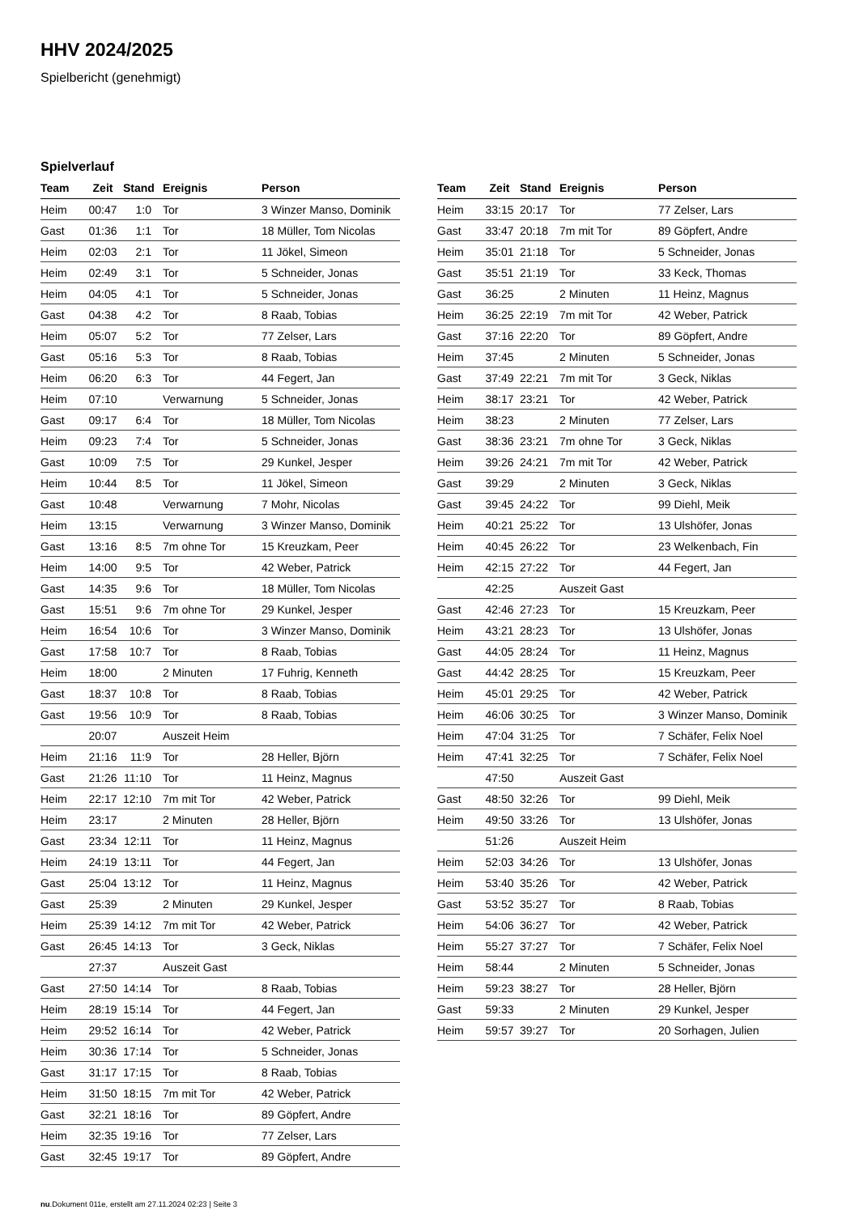HHV 2024/2025
Spielbericht (genehmigt)
Spielverlauf
| Team | Zeit | Stand | Ereignis | Person |
| --- | --- | --- | --- | --- |
| Heim | 00:47 | 1:0 | Tor | 3 Winzer Manso, Dominik |
| Gast | 01:36 | 1:1 | Tor | 18 Müller, Tom Nicolas |
| Heim | 02:03 | 2:1 | Tor | 11 Jökel, Simeon |
| Heim | 02:49 | 3:1 | Tor | 5 Schneider, Jonas |
| Heim | 04:05 | 4:1 | Tor | 5 Schneider, Jonas |
| Gast | 04:38 | 4:2 | Tor | 8 Raab, Tobias |
| Heim | 05:07 | 5:2 | Tor | 77 Zelser, Lars |
| Gast | 05:16 | 5:3 | Tor | 8 Raab, Tobias |
| Heim | 06:20 | 6:3 | Tor | 44 Fegert, Jan |
| Heim | 07:10 | | Verwarnung | 5 Schneider, Jonas |
| Gast | 09:17 | 6:4 | Tor | 18 Müller, Tom Nicolas |
| Heim | 09:23 | 7:4 | Tor | 5 Schneider, Jonas |
| Gast | 10:09 | 7:5 | Tor | 29 Kunkel, Jesper |
| Heim | 10:44 | 8:5 | Tor | 11 Jökel, Simeon |
| Gast | 10:48 | | Verwarnung | 7 Mohr, Nicolas |
| Heim | 13:15 | | Verwarnung | 3 Winzer Manso, Dominik |
| Gast | 13:16 | 8:5 | 7m ohne Tor | 15 Kreuzkam, Peer |
| Heim | 14:00 | 9:5 | Tor | 42 Weber, Patrick |
| Gast | 14:35 | 9:6 | Tor | 18 Müller, Tom Nicolas |
| Gast | 15:51 | 9:6 | 7m ohne Tor | 29 Kunkel, Jesper |
| Heim | 16:54 | 10:6 | Tor | 3 Winzer Manso, Dominik |
| Gast | 17:58 | 10:7 | Tor | 8 Raab, Tobias |
| Heim | 18:00 | | 2 Minuten | 17 Fuhrig, Kenneth |
| Gast | 18:37 | 10:8 | Tor | 8 Raab, Tobias |
| Gast | 19:56 | 10:9 | Tor | 8 Raab, Tobias |
| | 20:07 | | Auszeit Heim | |
| Heim | 21:16 | 11:9 | Tor | 28 Heller, Björn |
| Gast | 21:26 | 11:10 | Tor | 11 Heinz, Magnus |
| Heim | 22:17 | 12:10 | 7m mit Tor | 42 Weber, Patrick |
| Heim | 23:17 | | 2 Minuten | 28 Heller, Björn |
| Gast | 23:34 | 12:11 | Tor | 11 Heinz, Magnus |
| Heim | 24:19 | 13:11 | Tor | 44 Fegert, Jan |
| Gast | 25:04 | 13:12 | Tor | 11 Heinz, Magnus |
| Gast | 25:39 | | 2 Minuten | 29 Kunkel, Jesper |
| Heim | 25:39 | 14:12 | 7m mit Tor | 42 Weber, Patrick |
| Gast | 26:45 | 14:13 | Tor | 3 Geck, Niklas |
| | 27:37 | | Auszeit Gast | |
| Gast | 27:50 | 14:14 | Tor | 8 Raab, Tobias |
| Heim | 28:19 | 15:14 | Tor | 44 Fegert, Jan |
| Heim | 29:52 | 16:14 | Tor | 42 Weber, Patrick |
| Heim | 30:36 | 17:14 | Tor | 5 Schneider, Jonas |
| Gast | 31:17 | 17:15 | Tor | 8 Raab, Tobias |
| Heim | 31:50 | 18:15 | 7m mit Tor | 42 Weber, Patrick |
| Gast | 32:21 | 18:16 | Tor | 89 Göpfert, Andre |
| Heim | 32:35 | 19:16 | Tor | 77 Zelser, Lars |
| Gast | 32:45 | 19:17 | Tor | 89 Göpfert, Andre |
| Team | Zeit | Stand | Ereignis | Person |
| --- | --- | --- | --- | --- |
| Heim | 33:15 | 20:17 | Tor | 77 Zelser, Lars |
| Gast | 33:47 | 20:18 | 7m mit Tor | 89 Göpfert, Andre |
| Heim | 35:01 | 21:18 | Tor | 5 Schneider, Jonas |
| Gast | 35:51 | 21:19 | Tor | 33 Keck, Thomas |
| Gast | 36:25 | | 2 Minuten | 11 Heinz, Magnus |
| Heim | 36:25 | 22:19 | 7m mit Tor | 42 Weber, Patrick |
| Gast | 37:16 | 22:20 | Tor | 89 Göpfert, Andre |
| Heim | 37:45 | | 2 Minuten | 5 Schneider, Jonas |
| Gast | 37:49 | 22:21 | 7m mit Tor | 3 Geck, Niklas |
| Heim | 38:17 | 23:21 | Tor | 42 Weber, Patrick |
| Heim | 38:23 | | 2 Minuten | 77 Zelser, Lars |
| Gast | 38:36 | 23:21 | 7m ohne Tor | 3 Geck, Niklas |
| Heim | 39:26 | 24:21 | 7m mit Tor | 42 Weber, Patrick |
| Gast | 39:29 | | 2 Minuten | 3 Geck, Niklas |
| Gast | 39:45 | 24:22 | Tor | 99 Diehl, Meik |
| Heim | 40:21 | 25:22 | Tor | 13 Ulshöfer, Jonas |
| Heim | 40:45 | 26:22 | Tor | 23 Welkenbach, Fin |
| Heim | 42:15 | 27:22 | Tor | 44 Fegert, Jan |
| | 42:25 | | Auszeit Gast | |
| Gast | 42:46 | 27:23 | Tor | 15 Kreuzkam, Peer |
| Heim | 43:21 | 28:23 | Tor | 13 Ulshöfer, Jonas |
| Gast | 44:05 | 28:24 | Tor | 11 Heinz, Magnus |
| Gast | 44:42 | 28:25 | Tor | 15 Kreuzkam, Peer |
| Heim | 45:01 | 29:25 | Tor | 42 Weber, Patrick |
| Heim | 46:06 | 30:25 | Tor | 3 Winzer Manso, Dominik |
| Heim | 47:04 | 31:25 | Tor | 7 Schäfer, Felix Noel |
| Heim | 47:41 | 32:25 | Tor | 7 Schäfer, Felix Noel |
| | 47:50 | | Auszeit Gast | |
| Gast | 48:50 | 32:26 | Tor | 99 Diehl, Meik |
| Heim | 49:50 | 33:26 | Tor | 13 Ulshöfer, Jonas |
| | 51:26 | | Auszeit Heim | |
| Heim | 52:03 | 34:26 | Tor | 13 Ulshöfer, Jonas |
| Heim | 53:40 | 35:26 | Tor | 42 Weber, Patrick |
| Gast | 53:52 | 35:27 | Tor | 8 Raab, Tobias |
| Heim | 54:06 | 36:27 | Tor | 42 Weber, Patrick |
| Heim | 55:27 | 37:27 | Tor | 7 Schäfer, Felix Noel |
| Heim | 58:44 | | 2 Minuten | 5 Schneider, Jonas |
| Heim | 59:23 | 38:27 | Tor | 28 Heller, Björn |
| Gast | 59:33 | | 2 Minuten | 29 Kunkel, Jesper |
| Heim | 59:57 | 39:27 | Tor | 20 Sorhagen, Julien |
nu.Dokument 011e, erstellt am 27.11.2024 02:23 | Seite 3